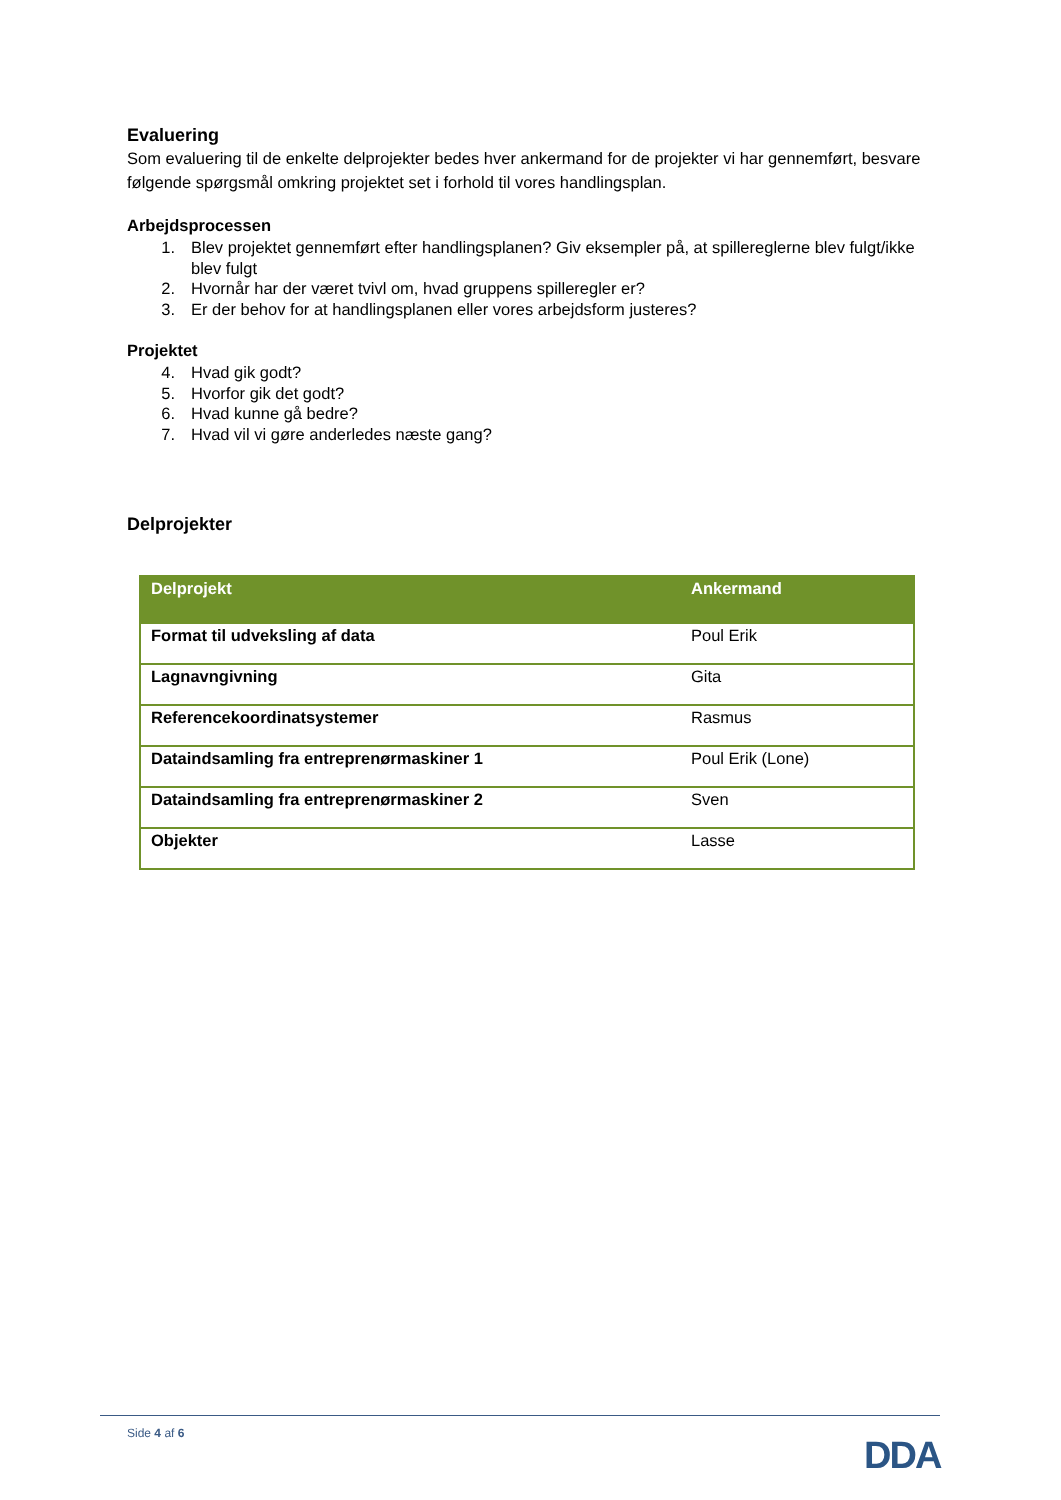Evaluering
Som evaluering til de enkelte delprojekter bedes hver ankermand for de projekter vi har gennemført, besvare følgende spørgsmål omkring projektet set i forhold til vores handlingsplan.
Arbejdsprocessen
1. Blev projektet gennemført efter handlingsplanen? Giv eksempler på, at spillereglerne blev fulgt/ikke blev fulgt
2. Hvornår har der været tvivl om, hvad gruppens spilleregler er?
3. Er der behov for at handlingsplanen eller vores arbejdsform justeres?
Projektet
4. Hvad gik godt?
5. Hvorfor gik det godt?
6. Hvad kunne gå bedre?
7. Hvad vil vi gøre anderledes næste gang?
Delprojekter
| Delprojekt | Ankermand |
| --- | --- |
| Format til udveksling af data | Poul Erik |
| Lagnavngivning | Gita |
| Referencekoordinatsystemer | Rasmus |
| Dataindsamling fra entreprenørmaskiner 1 | Poul Erik (Lone) |
| Dataindsamling fra entreprenørmaskiner 2 | Sven |
| Objekter | Lasse |
Side 4 af 6
DDA